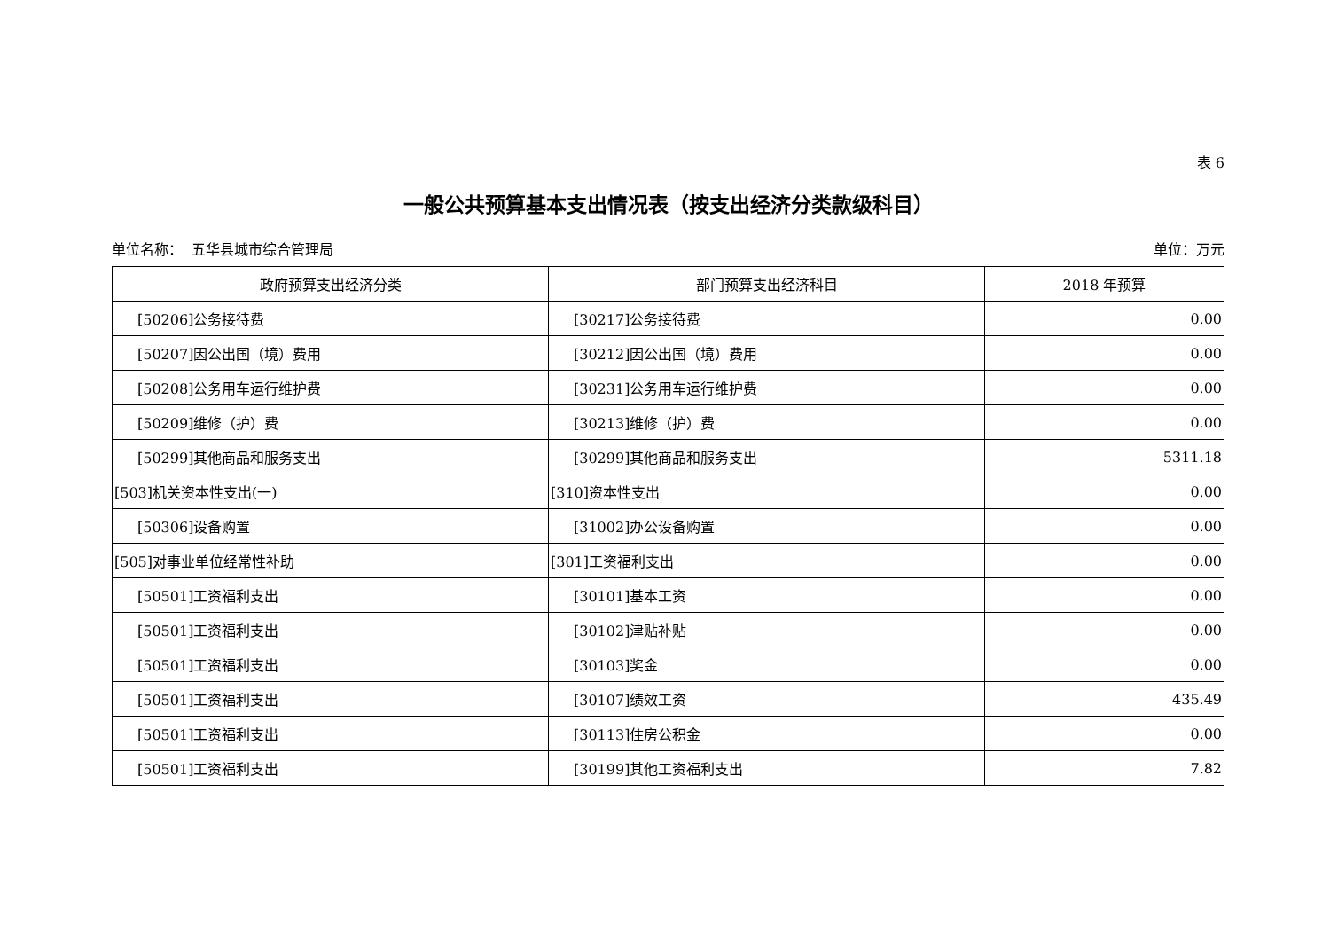表 6
一般公共预算基本支出情况表（按支出经济分类款级科目）
单位名称： 五华县城市综合管理局 单位：万元
| 政府预算支出经济分类 | 部门预算支出经济科目 | 2018 年预算 |
| --- | --- | --- |
| [50206]公务接待费 | [30217]公务接待费 | 0.00 |
| [50207]因公出国（境）费用 | [30212]因公出国（境）费用 | 0.00 |
| [50208]公务用车运行维护费 | [30231]公务用车运行维护费 | 0.00 |
| [50209]维修（护）费 | [30213]维修（护）费 | 0.00 |
| [50299]其他商品和服务支出 | [30299]其他商品和服务支出 | 5311.18 |
| [503]机关资本性支出(一) | [310]资本性支出 | 0.00 |
| [50306]设备购置 | [31002]办公设备购置 | 0.00 |
| [505]对事业单位经常性补助 | [301]工资福利支出 | 0.00 |
| [50501]工资福利支出 | [30101]基本工资 | 0.00 |
| [50501]工资福利支出 | [30102]津贴补贴 | 0.00 |
| [50501]工资福利支出 | [30103]奖金 | 0.00 |
| [50501]工资福利支出 | [30107]绩效工资 | 435.49 |
| [50501]工资福利支出 | [30113]住房公积金 | 0.00 |
| [50501]工资福利支出 | [30199]其他工资福利支出 | 7.82 |